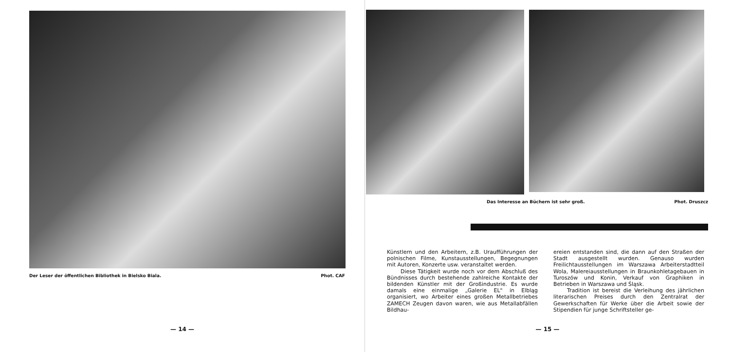Der Leser der öffentlichen Bibliothek in Bielsko Biala. Phot. CAF
— 14 —
Das Interesse an Büchern ist sehr groß. Phot. Druszcz
Künstlern und den Arbeitern, z.B. Uraufführungen der polnischen Filme, Kunstausstellungen, Begegnungen mit Autoren, Konzerte usw. veranstaltet werden.
Diese Tätigkeit wurde noch vor dem Abschluß des Bündnisses durch bestehende zahlreiche Kontakte der bildenden Künstler mit der Großindustrie. Es wurde damals eine einmalige „Galerie EL" in Elbląg organisiert, wo Arbeiter eines großen Metallbetriebes ZAMECH Zeugen davon waren, wie aus Metallabfällen Bildhau-
ereien entstanden sind, die dann auf den Straßen der Stadt ausgestellt wurden. Genauso wurden Freilichtausstellungen im Warszawa Arbeiterstadtteil Wola, Malereiausstellungen in Braunkohletagebauen in Turoszów und Konin, Verkauf von Graphiken in Betrieben in Warszawa und Śląsk.
Tradition ist bereist die Verleihung des jährlichen literarischen Preises durch den Zentralrat der Gewerkschaften für Werke über die Arbeit sowie der Stipendien für junge Schriftsteller ge-
— 15 —